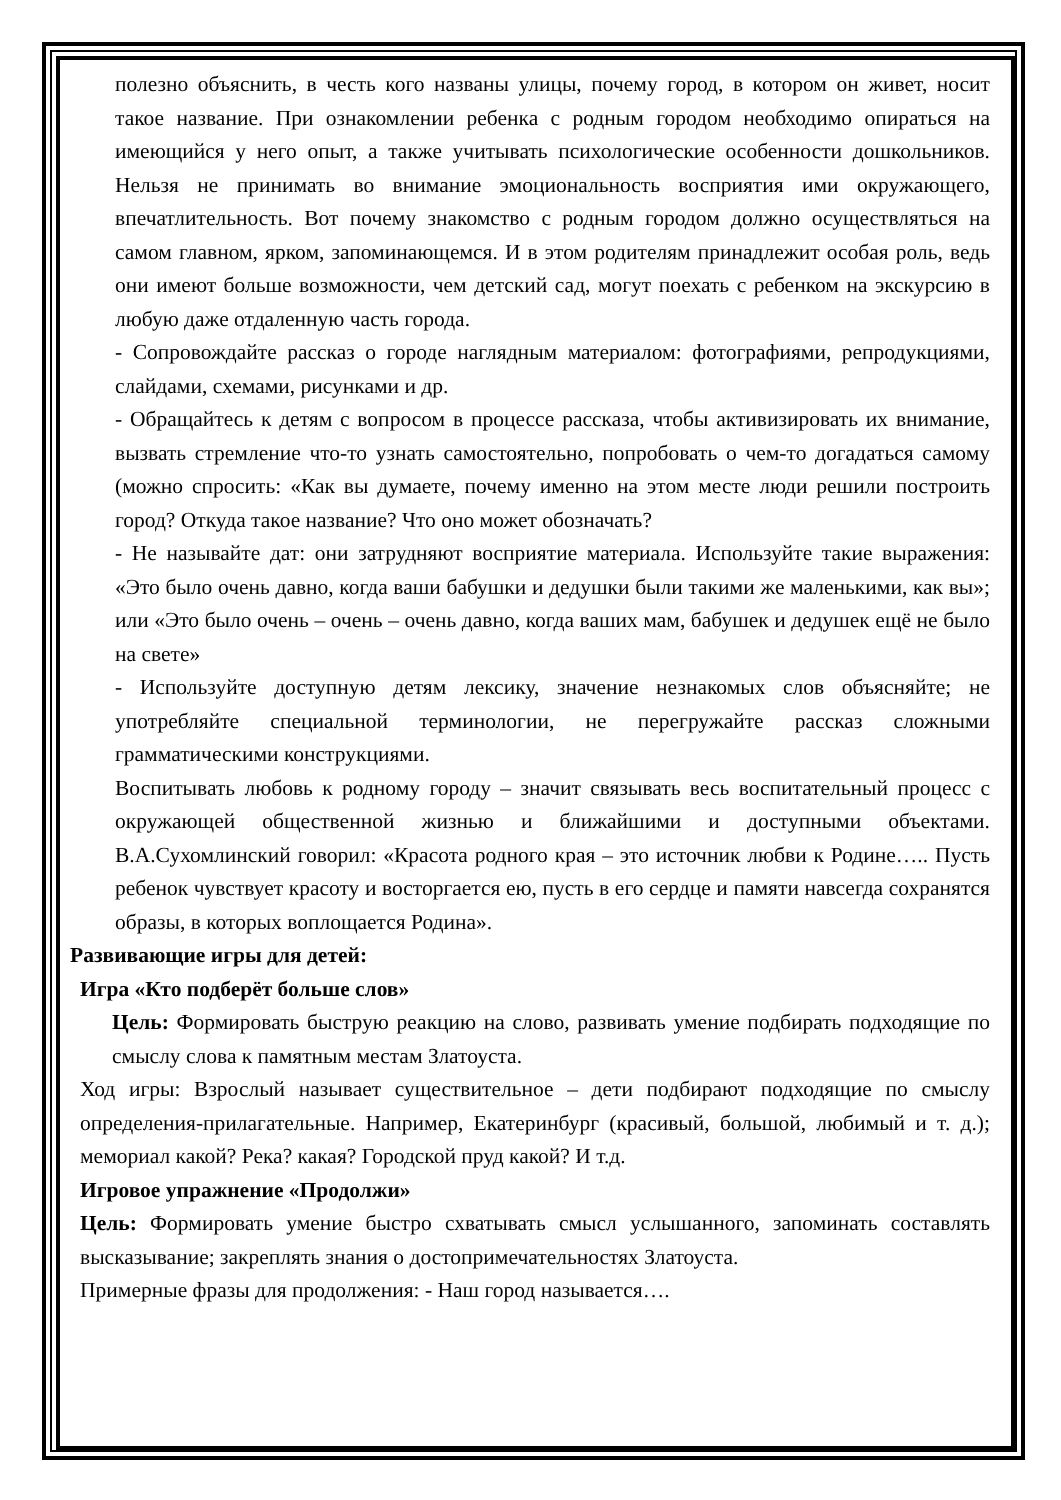полезно объяснить, в честь кого названы улицы, почему город, в котором он живет, носит такое название. При ознакомлении ребенка с родным городом необходимо опираться на имеющийся у него опыт, а также учитывать психологические особенности дошкольников. Нельзя не принимать во внимание эмоциональность восприятия ими окружающего, впечатлительность. Вот почему знакомство с родным городом должно осуществляться на самом главном, ярком, запоминающемся. И в этом родителям принадлежит особая роль, ведь они имеют больше возможности, чем детский сад, могут поехать с ребенком на экскурсию в любую даже отдаленную часть города.
- Сопровождайте рассказ о городе наглядным материалом: фотографиями, репродукциями, слайдами, схемами, рисунками и др.
- Обращайтесь к детям с вопросом в процессе рассказа, чтобы активизировать их внимание, вызвать стремление что-то узнать самостоятельно, попробовать о чем-то догадаться самому (можно спросить: «Как вы думаете, почему именно на этом месте люди решили построить город? Откуда такое название? Что оно может обозначать?
- Не называйте дат: они затрудняют восприятие материала. Используйте такие выражения: «Это было очень давно, когда ваши бабушки и дедушки были такими же маленькими, как вы»; или «Это было очень – очень – очень давно, когда ваших мам, бабушек и дедушек ещё не было на свете»
- Используйте доступную детям лексику, значение незнакомых слов объясняйте; не употребляйте специальной терминологии, не перегружайте рассказ сложными грамматическими конструкциями.
Воспитывать любовь к родному городу – значит связывать весь воспитательный процесс с окружающей общественной жизнью и ближайшими и доступными объектами. В.А.Сухомлинский говорил: «Красота родного края – это источник любви к Родине….. Пусть ребенок чувствует красоту и восторгается ею, пусть в его сердце и памяти навсегда сохранятся образы, в которых воплощается Родина».
Развивающие игры для детей:
Игра «Кто подберёт больше слов»
Цель: Формировать быструю реакцию на слово, развивать умение подбирать подходящие по смыслу слова к памятным местам Златоуста.
Ход игры: Взрослый называет существительное – дети подбирают подходящие по смыслу определения-прилагательные. Например, Екатеринбург (красивый, большой, любимый и т. д.); мемориал какой? Река? какая? Городской пруд какой? И т.д.
Игровое упражнение «Продолжи»
Цель: Формировать умение быстро схватывать смысл услышанного, запоминать составлять высказывание; закреплять знания о достопримечательностях Златоуста.
Примерные фразы для продолжения: - Наш город называется….